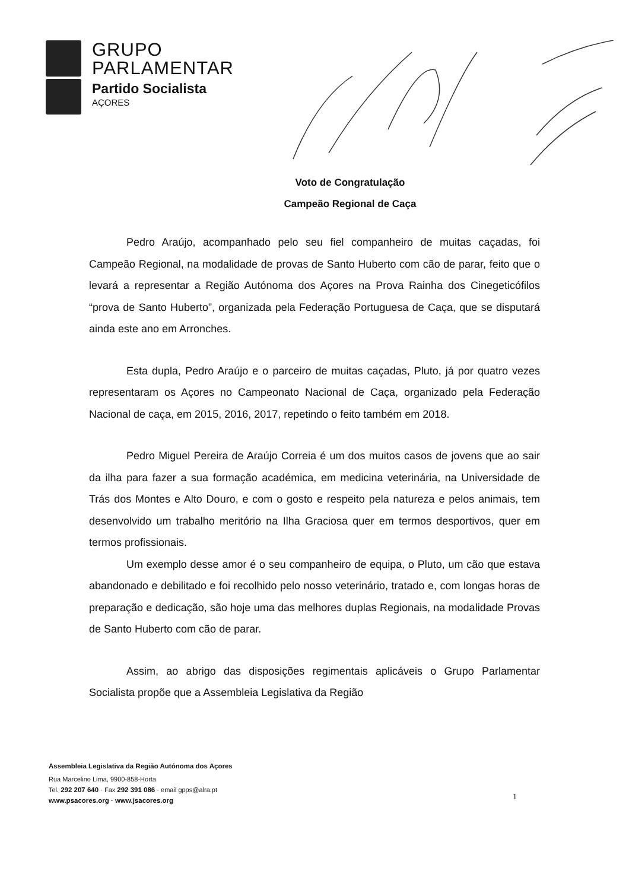GRUPO
PARLAMENTAR
Partido Socialista
AÇORES
Voto de Congratulação
Campeão Regional de Caça
Pedro Araújo, acompanhado pelo seu fiel companheiro de muitas caçadas, foi Campeão Regional, na modalidade de provas de Santo Huberto com cão de parar, feito que o levará a representar a Região Autónoma dos Açores na Prova Rainha dos Cinegeticófilos “prova de Santo Huberto”, organizada pela Federação Portuguesa de Caça, que se disputará ainda este ano em Arronches.
Esta dupla, Pedro Araújo e o parceiro de muitas caçadas, Pluto, já por quatro vezes representaram os Açores no Campeonato Nacional de Caça, organizado pela Federação Nacional de caça, em 2015, 2016, 2017, repetindo o feito também em 2018.
Pedro Miguel Pereira de Araújo Correia é um dos muitos casos de jovens que ao sair da ilha para fazer a sua formação académica, em medicina veterinária, na Universidade de Trás dos Montes e Alto Douro, e com o gosto e respeito pela natureza e pelos animais, tem desenvolvido um trabalho meritório na Ilha Graciosa quer em termos desportivos, quer em termos profissionais.
Um exemplo desse amor é o seu companheiro de equipa, o Pluto, um cão que estava abandonado e debilitado e foi recolhido pelo nosso veterinário, tratado e, com longas horas de preparação e dedicação, são hoje uma das melhores duplas Regionais, na modalidade Provas de Santo Huberto com cão de parar.
Assim, ao abrigo das disposições regimentais aplicáveis o Grupo Parlamentar Socialista propõe que a Assembleia Legislativa da Região
Assembleia Legislativa da Região Autónoma dos Açores
Rua Marcelino Lima, 9900-858-Horta
Tel. 292 207 640 · Fax 292 391 086 · email gpps@alra.pt
www.psacores.org · www.jsacores.org
1